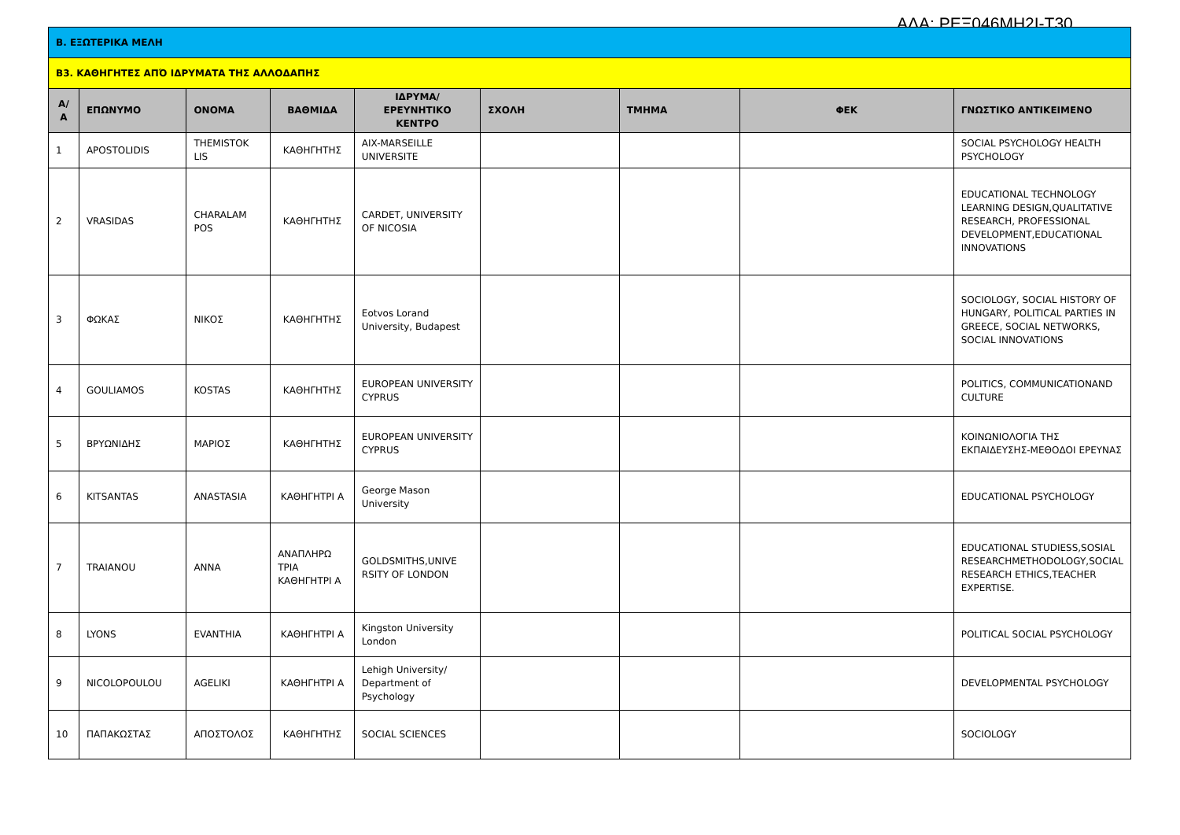ΑΔΑ: ΡΕΞ046ΜΗ2Ι-Τ30
| Β. ΕΞΩΤΕΡΙΚΑ ΜΕΛΗ | | | | | | | | |
| Β3. ΚΑΘΗΓΗΤΕΣ ΑΠΌ ΙΔΡΥΜΑΤΑ ΤΗΣ ΑΛΛΟΔΑΠΗΣ | | | | | | | | |
| Α/Α | ΕΠΩΝΥΜΟ | ΟΝΟΜΑ | ΒΑΘΜΙΔΑ | ΙΔΡΥΜΑ/ΕΡΕΥΝΗΤΙΚΟ ΚΕΝΤΡΟ | ΣΧΟΛΗ | ΤΜΗΜΑ | ΦΕΚ | ΓΝΩΣΤΙΚΟ ΑΝΤΙΚΕΙΜΕΝΟ |
| 1 | APOSTOLIDIS | THEMISTOK LIS | ΚΑΘΗΓΗΤΗΣ | AIX-MARSEILLE UNIVERSITE | | | | SOCIAL PSYCHOLOGY HEALTH PSYCHOLOGY |
| 2 | VRASIDAS | CHARALAM POS | ΚΑΘΗΓΗΤΗΣ | CARDET, UNIVERSITY OF NICOSIA | | | | EDUCATIONAL TECHNOLOGY LEARNING DESIGN,QUALITATIVE RESEARCH, PROFESSIONAL DEVELOPMENT,EDUCATIONAL INNOVATIONS |
| 3 | ΦΩΚΑΣ | ΝΙΚΟΣ | ΚΑΘΗΓΗΤΗΣ | Eotvos Lorand University, Budapest | | | | SOCIOLOGY, SOCIAL HISTORY OF HUNGARY, POLITICAL PARTIES IN GREECE, SOCIAL NETWORKS, SOCIAL INNOVATIONS |
| 4 | GOULIAMOS | KOSTAS | ΚΑΘΗΓΗΤΗΣ | EUROPEAN UNIVERSITY CYPRUS | | | | POLITICS, COMMUNICATIONAND CULTURE |
| 5 | ΒΡΥΩΝΙΔΗΣ | ΜΑΡΙΟΣ | ΚΑΘΗΓΗΤΗΣ | EUROPEAN UNIVERSITY CYPRUS | | | | ΚΟΙΝΩΝΙΟΛΟΓΙΑ ΤΗΣ ΕΚΠΑΙΔΕΥΣΗΣ-ΜΕΘΟΔΟΙ ΕΡΕΥΝΑΣ |
| 6 | KITSANTAS | ANASTASIA | ΚΑΘΗΓΗΤΡΙ Α | George Mason University | | | | EDUCATIONAL PSYCHOLOGY |
| 7 | TRAIANOU | ANNA | ΑΝΑΠΛΗΡΩ ΤΡΙΑ ΚΑΘΗΓΗΤΡΙ Α | GOLDSMITHS,UNIVE RSITY OF LONDON | | | | EDUCATIONAL STUDIESS,SOSIAL RESEARCHMETHODOLOGY,SOCIAL RESEARCH ETHICS,TEACHER EXPERTISE. |
| 8 | LYONS | EVANTHIA | ΚΑΘΗΓΗΤΡΙ Α | Kingston University London | | | | POLITICAL SOCIAL PSYCHOLOGY |
| 9 | NICOLOPOULOU | AGELIKI | ΚΑΘΗΓΗΤΡΙ Α | Lehigh University/ Department of Psychology | | | | DEVELOPMENTAL PSYCHOLOGY |
| 10 | ΠΑΠΑΚΩΣΤΑΣ | ΑΠΟΣΤΟΛΟΣ | ΚΑΘΗΓΗΤΗΣ | SOCIAL SCIENCES | | | | SOCIOLOGY |